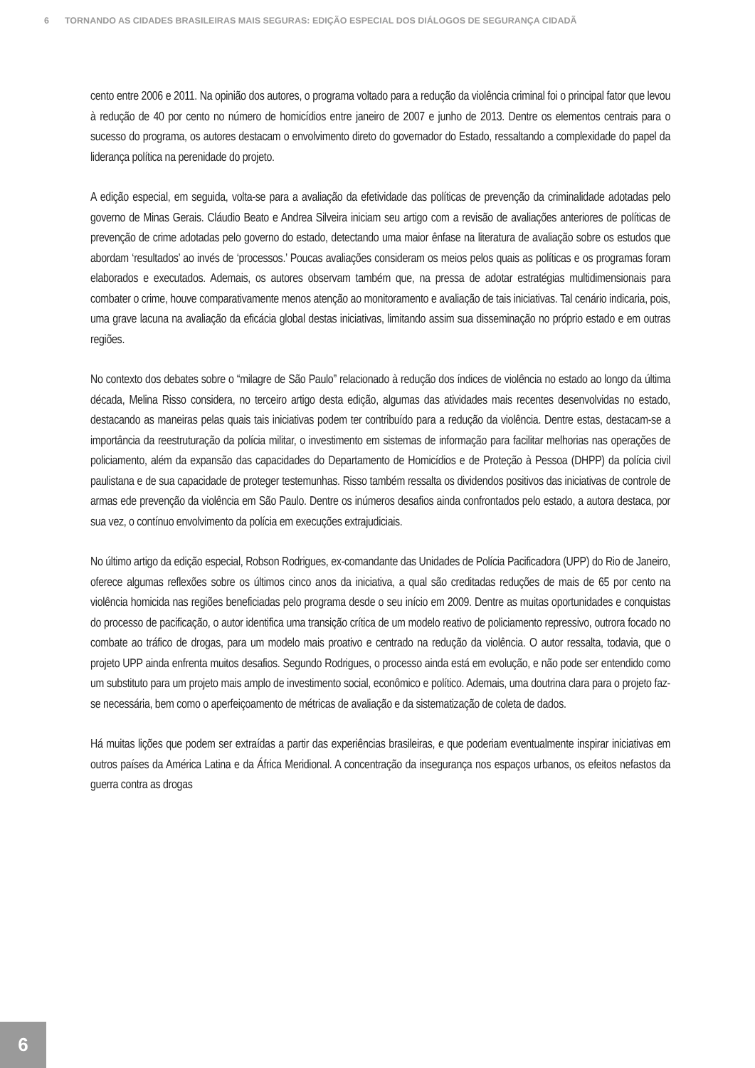6 TORNANDO AS CIDADES BRASILEIRAS MAIS SEGURAS: EDIÇÃO ESPECIAL DOS DIÁLOGOS DE SEGURANÇA CIDADÃ
cento entre 2006 e 2011. Na opinião dos autores, o programa voltado para a redução da violência criminal foi o principal fator que levou à redução de 40 por cento no número de homicídios entre janeiro de 2007 e junho de 2013. Dentre os elementos centrais para o sucesso do programa, os autores destacam o envolvimento direto do governador do Estado, ressaltando a complexidade do papel da liderança política na perenidade do projeto.
A edição especial, em seguida, volta-se para a avaliação da efetividade das políticas de prevenção da criminalidade adotadas pelo governo de Minas Gerais. Cláudio Beato e Andrea Silveira iniciam seu artigo com a revisão de avaliações anteriores de políticas de prevenção de crime adotadas pelo governo do estado, detectando uma maior ênfase na literatura de avaliação sobre os estudos que abordam ‘resultados’ ao invés de ‘processos.’ Poucas avaliações consideram os meios pelos quais as políticas e os programas foram elaborados e executados. Ademais, os autores observam também que, na pressa de adotar estratégias multidimensionais para combater o crime, houve comparativamente menos atenção ao monitoramento e avaliação de tais iniciativas. Tal cenário indicaria, pois, uma grave lacuna na avaliação da eficácia global destas iniciativas, limitando assim sua disseminação no próprio estado e em outras regiões.
No contexto dos debates sobre o “milagre de São Paulo” relacionado à redução dos índices de violência no estado ao longo da última década, Melina Risso considera, no terceiro artigo desta edição, algumas das atividades mais recentes desenvolvidas no estado, destacando as maneiras pelas quais tais iniciativas podem ter contribuído para a redução da violência. Dentre estas, destacam-se a importância da reestruturação da polícia militar, o investimento em sistemas de informação para facilitar melhorias nas operações de policiamento, além da expansão das capacidades do Departamento de Homicídios e de Proteção à Pessoa (DHPP) da polícia civil paulistana e de sua capacidade de proteger testemunhas. Risso também ressalta os dividendos positivos das iniciativas de controle de armas ede prevenção da violência em São Paulo. Dentre os inúmeros desafios ainda confrontados pelo estado, a autora destaca, por sua vez, o contínuo envolvimento da polícia em execuções extrajudiciais.
No último artigo da edição especial, Robson Rodrigues, ex-comandante das Unidades de Polícia Pacificadora (UPP) do Rio de Janeiro, oferece algumas reflexões sobre os últimos cinco anos da iniciativa, a qual são creditadas reduções de mais de 65 por cento na violência homicida nas regiões beneficiadas pelo programa desde o seu início em 2009. Dentre as muitas oportunidades e conquistas do processo de pacificação, o autor identifica uma transição crítica de um modelo reativo de policiamento repressivo, outrora focado no combate ao tráfico de drogas, para um modelo mais proativo e centrado na redução da violência. O autor ressalta, todavia, que o projeto UPP ainda enfrenta muitos desafios. Segundo Rodrigues, o processo ainda está em evolução, e não pode ser entendido como um substituto para um projeto mais amplo de investimento social, econômico e político. Ademais, uma doutrina clara para o projeto faz-se necessária, bem como o aperfeiçoamento de métricas de avaliação e da sistematização de coleta de dados.
Há muitas lições que podem ser extraídas a partir das experiências brasileiras, e que poderiam eventualmente inspirar iniciativas em outros países da América Latina e da África Meridional. A concentração da insegurança nos espaços urbanos, os efeitos nefastos da guerra contra as drogas
6